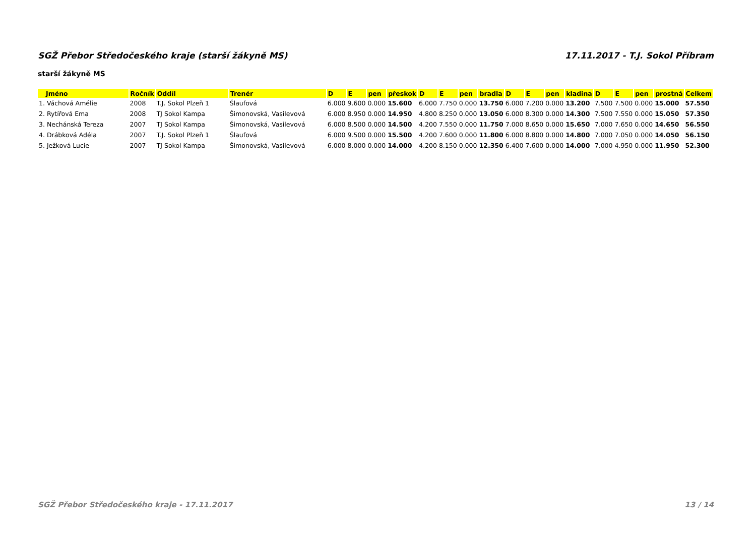SGŽ Přebor Středočeského kraje (starší žákyně MS) 17.11.2017 - T.J. Sokol Příbram
starší žákyně MS
| Jméno | Ročník | Oddíl | Trenér | D | E | pen | přeskok | D | E | pen | bradla | D | E | pen | kladina | D | E | pen | prostná | Celkem |
| --- | --- | --- | --- | --- | --- | --- | --- | --- | --- | --- | --- | --- | --- | --- | --- | --- | --- | --- | --- | --- |
| 1. Váchová Amélie | 2008 | T.J. Sokol Plzeň 1 | Šlaufová | 6.000 | 9.600 | 0.000 | 15.600 | 6.000 | 7.750 | 0.000 | 13.750 | 6.000 | 7.200 | 0.000 | 13.200 | 7.500 | 7.500 | 0.000 | 15.000 | 57.550 |
| 2. Rytířová Ema | 2008 | TJ Sokol Kampa | Šimonovská, Vasilevová | 6.000 | 8.950 | 0.000 | 14.950 | 4.800 | 8.250 | 0.000 | 13.050 | 6.000 | 8.300 | 0.000 | 14.300 | 7.500 | 7.550 | 0.000 | 15.050 | 57.350 |
| 3. Nechánská Tereza | 2007 | TJ Sokol Kampa | Šimonovská, Vasilevová | 6.000 | 8.500 | 0.000 | 14.500 | 4.200 | 7.550 | 0.000 | 11.750 | 7.000 | 8.650 | 0.000 | 15.650 | 7.000 | 7.650 | 0.000 | 14.650 | 56.550 |
| 4. Drábková Adéla | 2007 | T.J. Sokol Plzeň 1 | Šlaufová | 6.000 | 9.500 | 0.000 | 15.500 | 4.200 | 7.600 | 0.000 | 11.800 | 6.000 | 8.800 | 0.000 | 14.800 | 7.000 | 7.050 | 0.000 | 14.050 | 56.150 |
| 5. Ježková Lucie | 2007 | TJ Sokol Kampa | Šimonovská, Vasilevová | 6.000 | 8.000 | 0.000 | 14.000 | 4.200 | 8.150 | 0.000 | 12.350 | 6.400 | 7.600 | 0.000 | 14.000 | 7.000 | 4.950 | 0.000 | 11.950 | 52.300 |
SGŽ Přebor Středočeského kraje - 17.11.2017 13 / 14